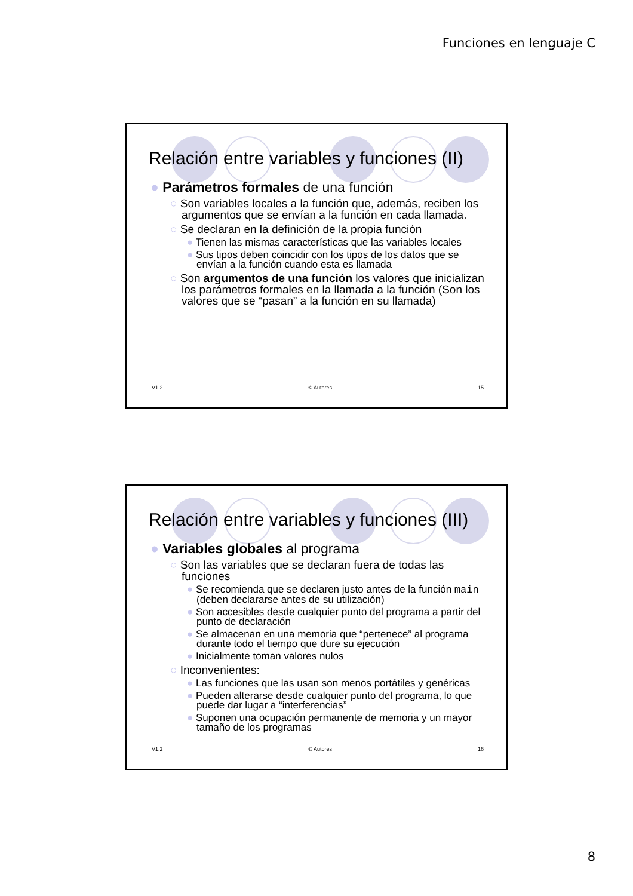Funciones en lenguaje C
Relación entre variables y funciones (II)
● Parámetros formales de una función
○ Son variables locales a la función que, además, reciben los argumentos que se envían a la función en cada llamada.
○ Se declaran en la definición de la propia función
● Tienen las mismas características que las variables locales
● Sus tipos deben coincidir con los tipos de los datos que se envían a la función cuando esta es llamada
○ Son argumentos de una función los valores que inicializan los parámetros formales en la llamada a la función (Son los valores que se “pasan” a la función en su llamada)
V1.2 © Autores 15
Relación entre variables y funciones (III)
● Variables globales al programa
○ Son las variables que se declaran fuera de todas las funciones
● Se recomienda que se declaren justo antes de la función main (deben declararse antes de su utilización)
● Son accesibles desde cualquier punto del programa a partir del punto de declaración
● Se almacenan en una memoria que “pertenece” al programa durante todo el tiempo que dure su ejecución
● Inicialmente toman valores nulos
○ Inconvenientes:
● Las funciones que las usan son menos portátiles y genéricas
● Pueden alterarse desde cualquier punto del programa, lo que puede dar lugar a “interferencias”
● Suponen una ocupación permanente de memoria y un mayor tamaño de los programas
V1.2 © Autores 16
8